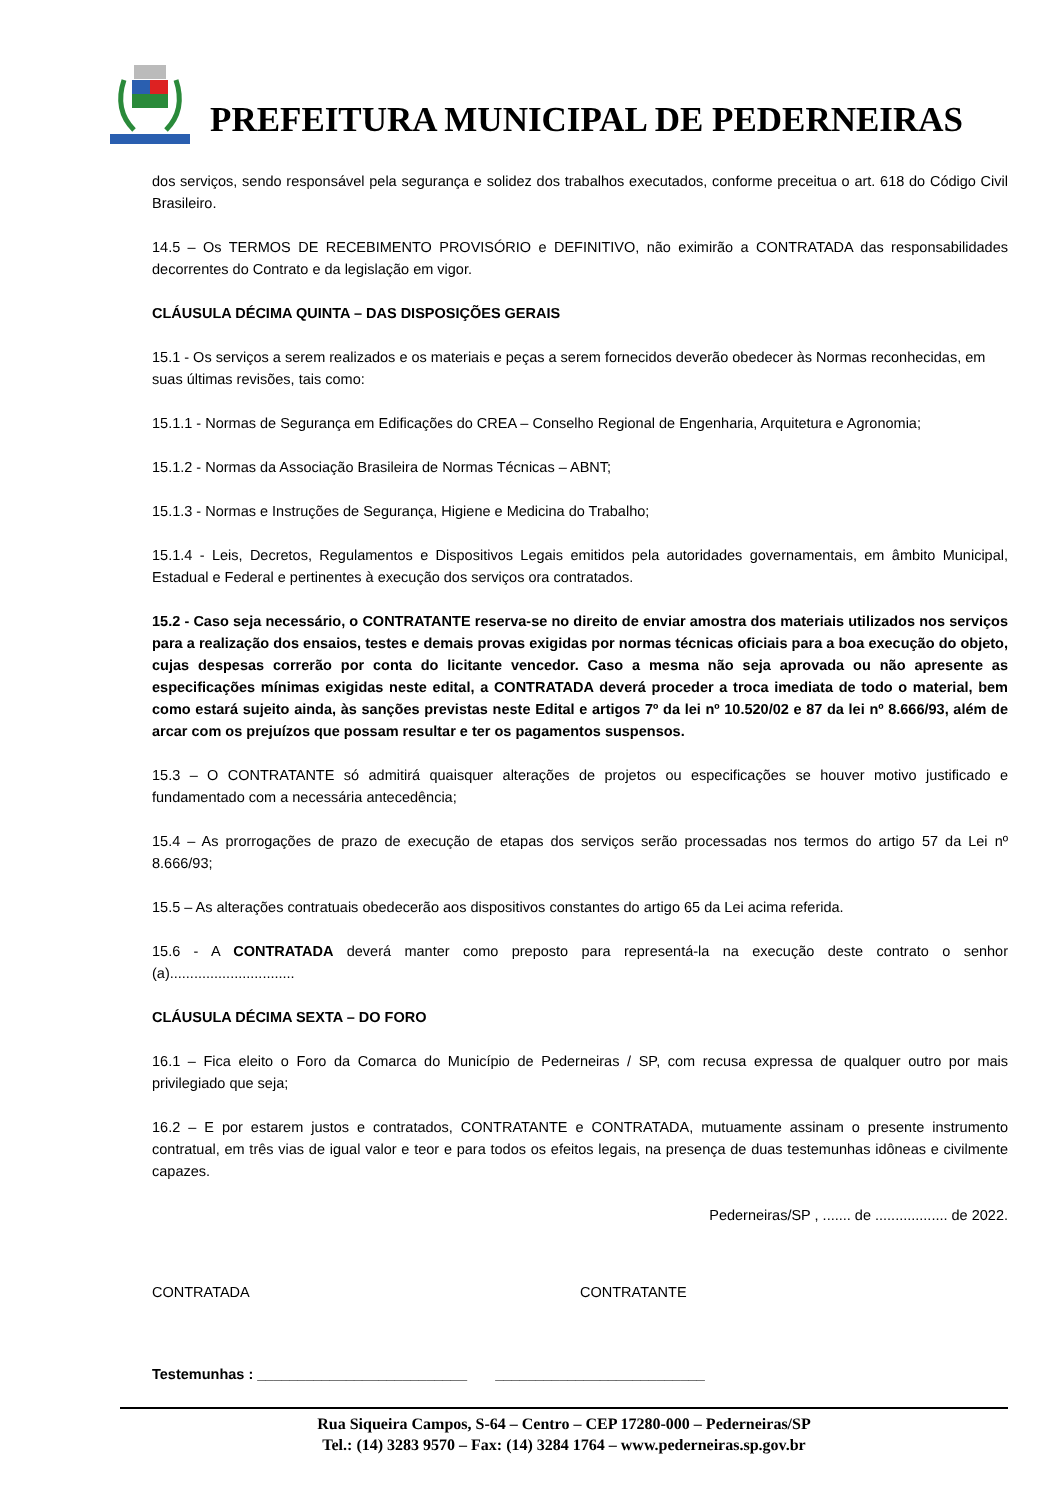PREFEITURA MUNICIPAL DE PEDERNEIRAS
dos serviços, sendo responsável pela segurança e solidez dos trabalhos executados, conforme preceitua o art. 618 do Código Civil Brasileiro.
14.5 – Os TERMOS DE RECEBIMENTO PROVISÓRIO e DEFINITIVO, não eximirão a CONTRATADA das responsabilidades decorrentes do Contrato e da legislação em vigor.
CLÁUSULA DÉCIMA QUINTA – DAS DISPOSIÇÕES GERAIS
15.1 - Os serviços a serem realizados e os materiais e peças a serem fornecidos deverão obedecer às Normas reconhecidas, em suas últimas revisões, tais como:
15.1.1 - Normas de Segurança em Edificações do CREA – Conselho Regional de Engenharia, Arquitetura e Agronomia;
15.1.2 - Normas da Associação Brasileira de Normas Técnicas – ABNT;
15.1.3 - Normas e Instruções de Segurança, Higiene e Medicina do Trabalho;
15.1.4 - Leis, Decretos, Regulamentos e Dispositivos Legais emitidos pela autoridades governamentais, em âmbito Municipal, Estadual e Federal e pertinentes à execução dos serviços ora contratados.
15.2 - Caso seja necessário, o CONTRATANTE reserva-se no direito de enviar amostra dos materiais utilizados nos serviços para a realização dos ensaios, testes e demais provas exigidas por normas técnicas oficiais para a boa execução do objeto, cujas despesas correrão por conta do licitante vencedor. Caso a mesma não seja aprovada ou não apresente as especificações mínimas exigidas neste edital, a CONTRATADA deverá proceder a troca imediata de todo o material, bem como estará sujeito ainda, às sanções previstas neste Edital e artigos 7º da lei nº 10.520/02 e 87 da lei nº 8.666/93, além de arcar com os prejuízos que possam resultar e ter os pagamentos suspensos.
15.3 – O CONTRATANTE só admitirá quaisquer alterações de projetos ou especificações se houver motivo justificado e fundamentado com a necessária antecedência;
15.4 – As prorrogações de prazo de execução de etapas dos serviços serão processadas nos termos do artigo 57 da Lei nº 8.666/93;
15.5 – As alterações contratuais obedecerão aos dispositivos constantes do artigo 65 da Lei acima referida.
15.6 - A CONTRATADA deverá manter como preposto para representá-la na execução deste contrato o senhor (a)...............................
CLÁUSULA DÉCIMA SEXTA – DO FORO
16.1 – Fica eleito o Foro da Comarca do Município de Pederneiras / SP, com recusa expressa de qualquer outro por mais privilegiado que seja;
16.2 – E por estarem justos e contratados, CONTRATANTE e CONTRATADA, mutuamente assinam o presente instrumento contratual, em três vias de igual valor e teor e para todos os efeitos legais, na presença de duas testemunhas idôneas e civilmente capazes.
Pederneiras/SP , ....... de .................. de 2022.
CONTRATADA CONTRATANTE
Testemunhas : __________________________ __________________________
Rua Siqueira Campos, S-64 – Centro – CEP 17280-000 – Pederneiras/SP
Tel.: (14) 3283 9570 – Fax: (14) 3284 1764 – www.pederneiras.sp.gov.br